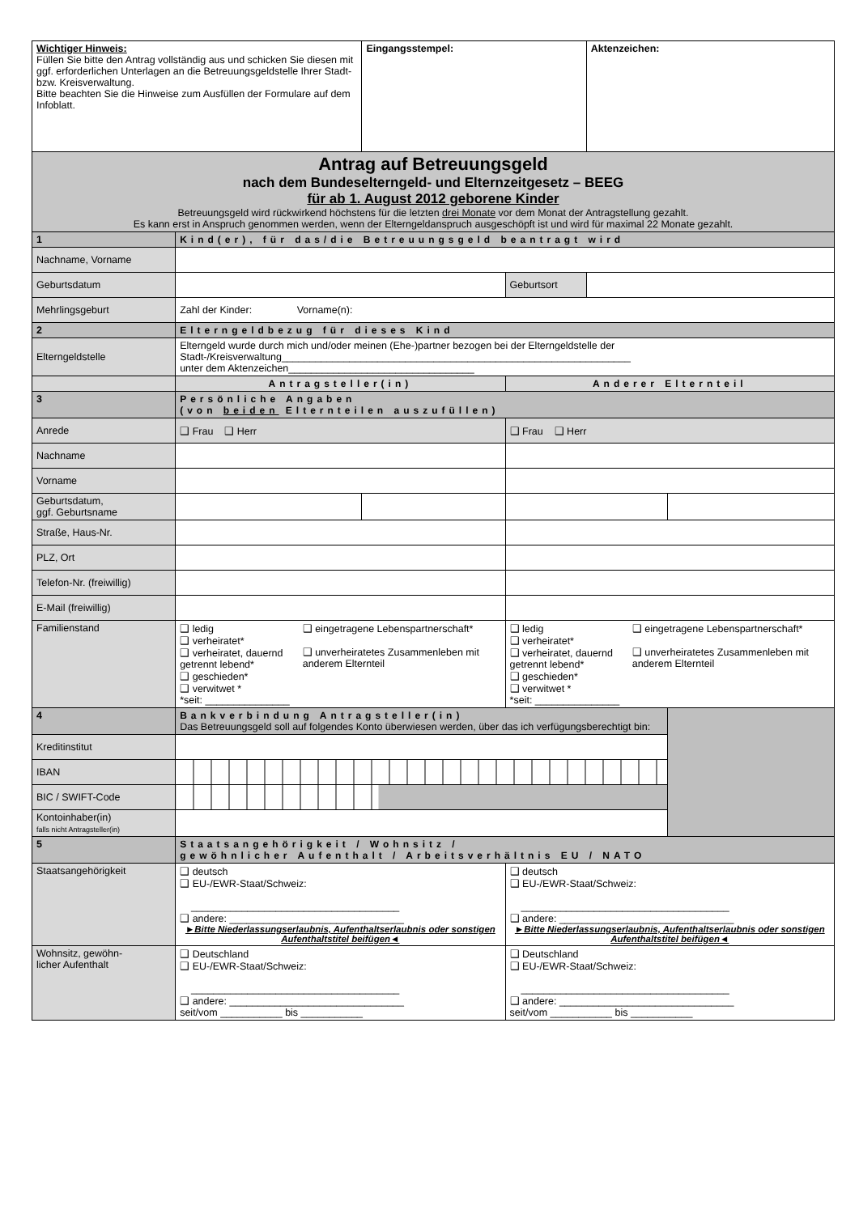| Wichtiger Hinweis: Füllen Sie bitte den Antrag vollständig aus und schicken Sie diesen mit ggf. erforderlichen Unterlagen an die Betreuungsgeldstelle Ihrer Stadt- bzw. Kreisverwaltung. Bitte beachten Sie die Hinweise zum Ausfüllen der Formulare auf dem Infoblatt. | | Eingangsstempel: | | Aktenzeichen: | |
| Antrag auf Betreuungsgeld nach dem Bundeselterngeld- und Elternzeitgesetz – BEEG für ab 1. August 2012 geborene Kinder Betreuungsgeld wird rückwirkend höchstens für die letzten drei Monate vor dem Monat der Antragstellung gezahlt. Es kann erst in Anspruch genommen werden, wenn der Elterngeldanspruch ausgeschöpft ist und wird für maximal 22 Monate gezahlt. | | | | | |
| 1 | Kind(er), für das/die Betreuungsgeld beantragt wird | | | | |
| Nachname, Vorname | | | | | |
| Geburtsdatum | | | Geburtsort | | |
| Mehrlingsgeburt | Zahl der Kinder: Vorname(n): | | | | |
| 2 | Elterngeldbezug für dieses Kind | | | | |
| Elterngeldstelle | Elterngeld wurde durch mich und/oder meinen (Ehe-)partner bezogen bei der Elterngeldstelle der Stadt-/Kreisverwaltung______________________________________________________________ unter dem Aktenzeichen_________________________________ | | | | |
| | Antragsteller(in) | | Anderer Elternteil | | |
| 3 | Persönliche Angaben (von beiden Elternteilen auszufüllen) | | | | |
| Anrede | ❑ Frau ❑ Herr | | ❑ Frau ❑ Herr | | |
| Nachname | | | | | |
| Vorname | | | | | |
| Geburtsdatum, ggf. Geburtsname | | | | | |
| Straße, Haus-Nr. | | | | | |
| PLZ, Ort | | | | | |
| Telefon-Nr. (freiwillig) | | | | | |
| E-Mail (freiwillig) | | | | | |
| Familienstand | ❑ ledig ❑ verheiratet* ❑ verheiratet, dauernd getrennt lebend* ❑ geschieden* ❑ verwitwet * ❑ eingetragene Lebenspartnerschaft* ❑ unverheiratetes Zusammenleben mit anderem Elternteil *seit: _______________ | | ❑ ledig ❑ verheiratet* ❑ verheiratet, dauernd getrennt lebend* ❑ geschieden* ❑ verwitwet * ❑ eingetragene Lebenspartnerschaft* ❑ unverheiratetes Zusammenleben mit anderem Elternteil *seit: _______________ | | |
| 4 | Bankverbindung Antragsteller(in) Das Betreuungsgeld soll auf folgendes Konto überwiesen werden, über das ich verfügungsberechtigt bin: | | | | |
| Kreditinstitut | | | | | |
| IBAN | | | | | |
| BIC / SWIFT-Code | | | | | |
| Kontoinhaber(in) falls nicht Antragsteller(in) | | | | | |
| 5 | Staatsangehörigkeit / Wohnsitz / gewöhnlicher Aufenthalt / Arbeitsverhältnis EU / NATO | | | | |
| Staatsangehörigkeit | ❑ deutsch ❑ EU-/EWR-Staat/Schweiz: _____________________________________ ❑ andere: _______________________________ ►Bitte Niederlassungserlaubnis, Aufenthaltserlaubnis oder sonstigen Aufenthaltstitel beifügen◄ | | ❑ deutsch ❑ EU-/EWR-Staat/Schweiz: _____________________________________ ❑ andere: _______________________________ ►Bitte Niederlassungserlaubnis, Aufenthaltserlaubnis oder sonstigen Aufenthaltstitel beifügen◄ | | |
| Wohnsitz, gewöhn- licher Aufenthalt | ❑ Deutschland ❑ EU-/EWR-Staat/Schweiz: _____________________________________ ❑ andere: _______________________________ seit/vom ___________ bis ___________ | | ❑ Deutschland ❑ EU-/EWR-Staat/Schweiz: _____________________________________ ❑ andere: _______________________________ seit/vom ___________ bis ___________ | | |